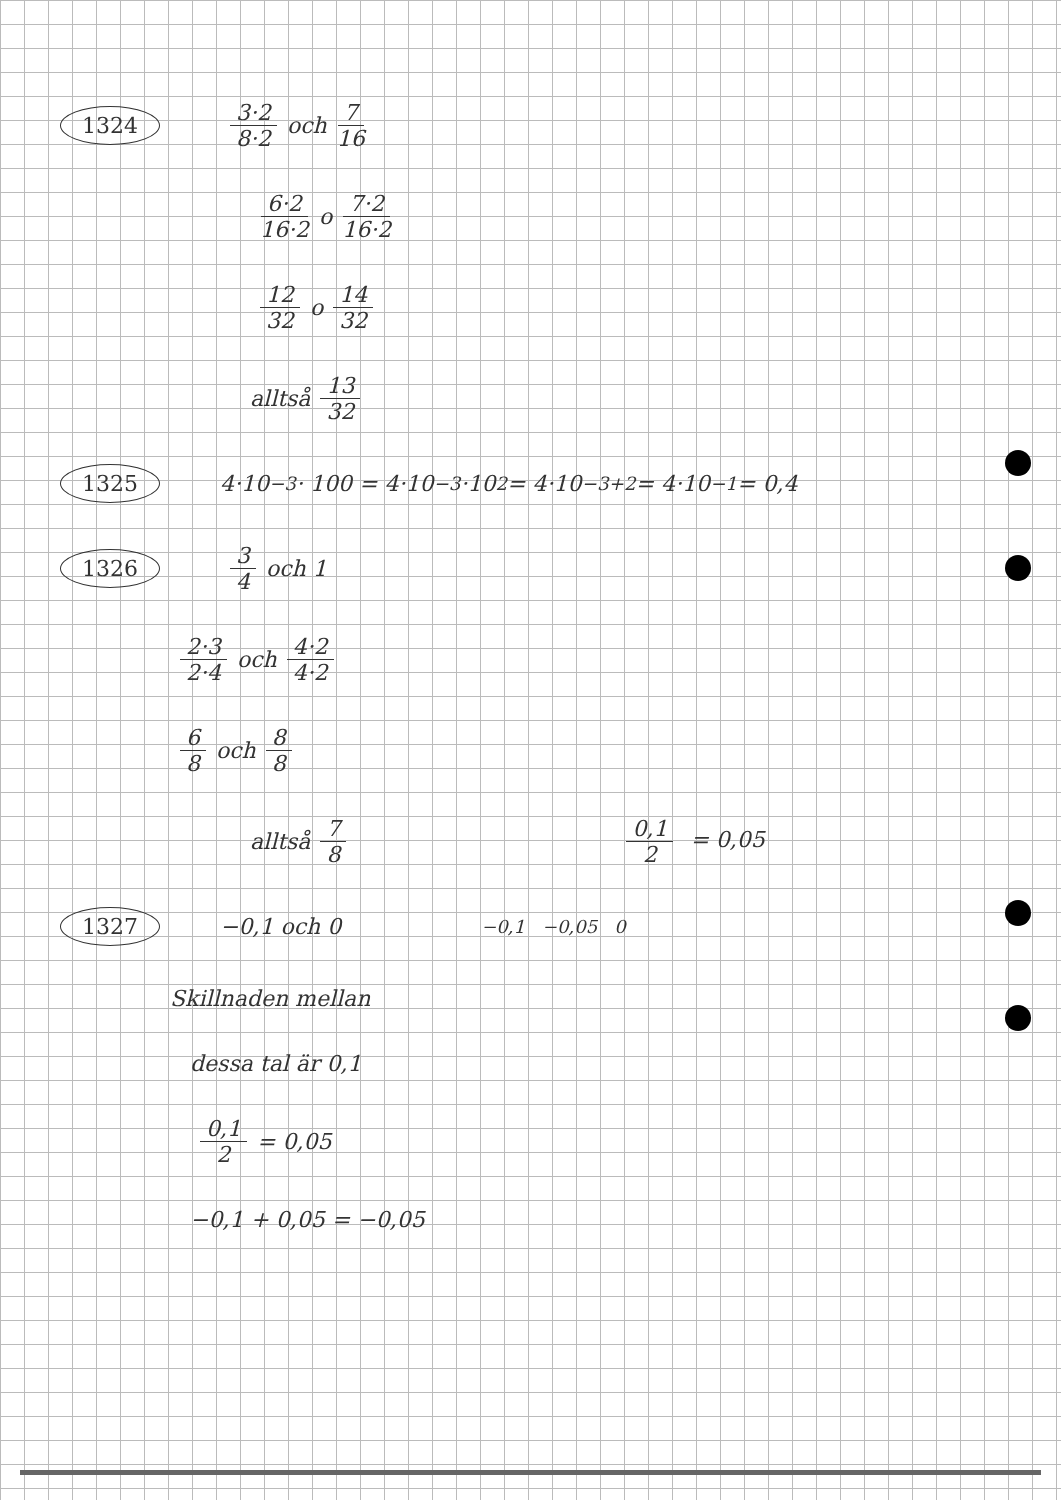1324 3·2 8·2 och 7 16
6·2 16·2 o 7·2 16·2
12 32 o 14 32
alltså 13 32
1325 4·10<sup>−3</sup> · 100 = 4·10<sup>−3</sup>·10<sup>2</sup> = 4·10<sup>−3+2</sup> = 4·10<sup>−1</sup> = 0,4
1326 3 4 och 1
2·3 2·4 och 4·2 4·2
6 8 och 8 8
alltså 7 8 0,1 2 = 0,05
1327 −0,1 och 0 −0,1 −0,05 0
Skillnaden mellan
dessa tal är 0,1
0,1 2 = 0,05
−0,1 + 0,05 = −0,05